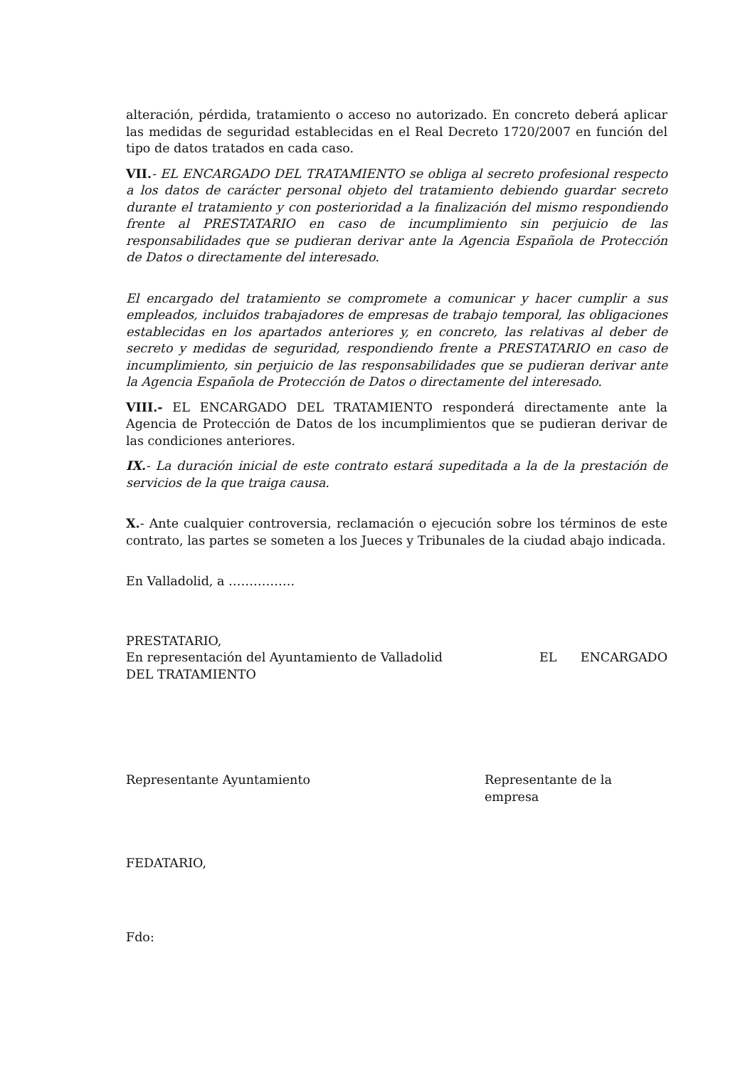alteración, pérdida, tratamiento o acceso no autorizado. En concreto deberá aplicar las medidas de seguridad establecidas en el Real Decreto 1720/2007 en función del tipo de datos tratados en cada caso.
VII.- EL ENCARGADO DEL TRATAMIENTO se obliga al secreto profesional respecto a los datos de carácter personal objeto del tratamiento debiendo guardar secreto durante el tratamiento y con posterioridad a la finalización del mismo respondiendo frente al PRESTATARIO en caso de incumplimiento sin perjuicio de las responsabilidades que se pudieran derivar ante la Agencia Española de Protección de Datos o directamente del interesado.
El encargado del tratamiento se compromete a comunicar y hacer cumplir a sus empleados, incluidos trabajadores de empresas de trabajo temporal, las obligaciones establecidas en los apartados anteriores y, en concreto, las relativas al deber de secreto y medidas de seguridad, respondiendo frente a PRESTATARIO en caso de incumplimiento, sin perjuicio de las responsabilidades que se pudieran derivar ante la Agencia Española de Protección de Datos o directamente del interesado.
VIII.- EL ENCARGADO DEL TRATAMIENTO responderá directamente ante la Agencia de Protección de Datos de los incumplimientos que se pudieran derivar de las condiciones anteriores.
IX.- La duración inicial de este contrato estará supeditada a la de la prestación de servicios de la que traiga causa.
X.- Ante cualquier controversia, reclamación o ejecución sobre los términos de este contrato, las partes se someten a los Jueces y Tribunales de la ciudad abajo indicada.
En Valladolid, a …………….
PRESTATARIO,
En representación del Ayuntamiento de Valladolid EL ENCARGADO
DEL TRATAMIENTO
Representante Ayuntamiento Representante de la empresa
FEDATARIO,
Fdo: